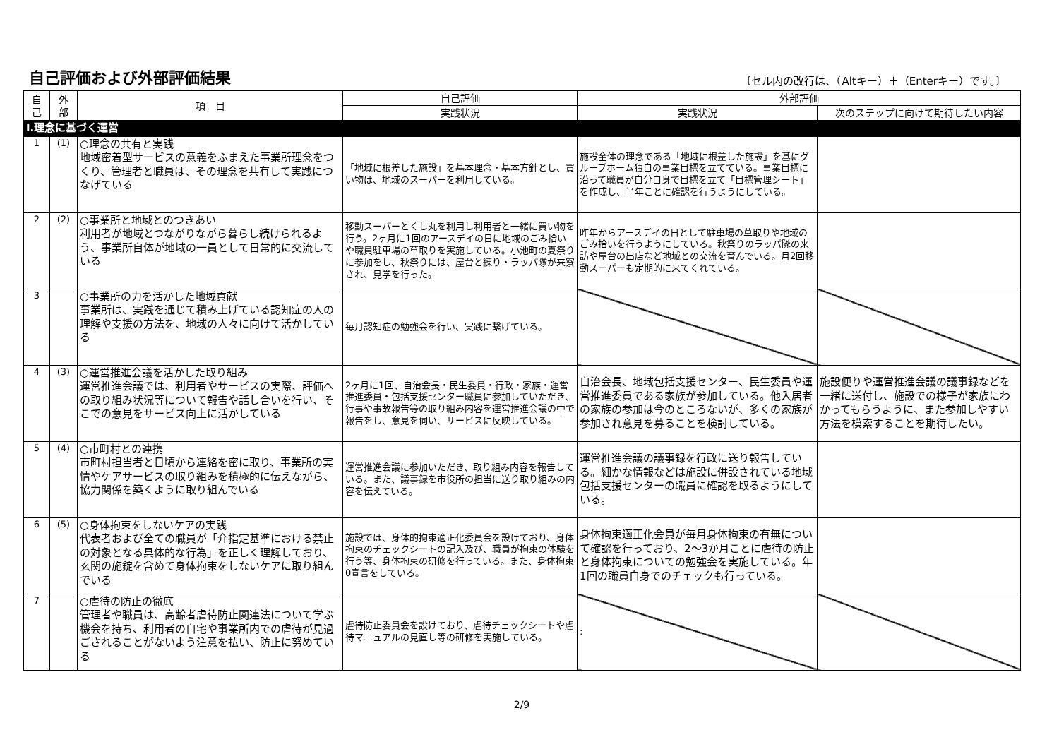自己評価および外部評価結果
〔セル内の改行は、（Altキー）＋（Enterキー）です。〕
| 自 己 | 外 部 | 項 目 | 自己評価 | 外部評価 | |
| --- | --- | --- | --- | --- | --- |
| | | | 実践状況 | 実践状況 | 次のステップに向けて期待したい内容 |
| Ⅰ.理念に基づく運営 | | | | | |
| 1 | (1) | ○理念の共有と実践 地域密着型サービスの意義をふまえた事業所理念をつくり、管理者と職員は、その理念を共有して実践につなげている | 「地域に根差した施設」を基本理念・基本方針とし、買い物は、地域のスーパーを利用している。 | 施設全体の理念である「地域に根差した施設」を基にグループホーム独自の事業目標を立てている。事業目標に沿って職員が自分自身で目標を立て「目標管理シート」を作成し、半年ことに確認を行うようにしている。 | |
| 2 | (2) | ○事業所と地域とのつきあい 利用者が地域とつながりながら暮らし続けられるよう、事業所自体が地域の一員として日常的に交流している | 移動スーパーとくし丸を利用し利用者と一緒に買い物を行う。2ヶ月に1回のアースデイの日に地域のごみ拾いや職員駐車場の草取りを実施している。小池町の夏祭りに参加をし、秋祭りには、屋台と練り・ラッパ隊が来寮され、見学を行った。 | 昨年からアースデイの日として駐車場の草取りや地域のごみ拾いを行うようにしている。秋祭りのラッパ隊の来訪や屋台の出店など地域との交流を育んでいる。月2回移動スーパーも定期的に来てくれている。 | |
| 3 | | ○事業所の力を活かした地域貢献 事業所は、実践を通じて積み上げている認知症の人の理解や支援の方法を、地域の人々に向けて活かしている | 毎月認知症の勉強会を行い、実践に繋げている。 | | |
| 4 | (3) | ○運営推進会議を活かした取り組み 運営推進会議では、利用者やサービスの実際、評価への取り組み状況等について報告や話し合いを行い、そこでの意見をサービス向上に活かしている | 2ヶ月に1回、自治会長・民生委員・行政・家族・運営推進委員・包括支援センター職員に参加していただき、行事や事故報告等の取り組み内容を運営推進会議の中で報告をし、意見を伺い、サービスに反映している。 | 自治会長、地域包括支援センター、民生委員や運営推進委員である家族が参加している。他入居者の家族の参加は今のところないが、多くの家族が参加され意見を募ることを検討している。 | 施設便りや運営推進会議の議事録などを一緒に送付し、施設での様子が家族にわかってもらうように、また参加しやすい方法を模索することを期待したい。 |
| 5 | (4) | ○市町村との連携 市町村担当者と日頃から連絡を密に取り、事業所の実情やケアサービスの取り組みを積極的に伝えながら、協力関係を築くように取り組んでいる | 運営推進会議に参加いただき、取り組み内容を報告している。また、議事録を市役所の担当に送り取り組みの内容を伝えている。 | 運営推進会議の議事録を行政に送り報告している。細かな情報などは施設に併設されている地域包括支援センターの職員に確認を取るようにしている。 | |
| 6 | (5) | ○身体拘束をしないケアの実践 代表者および全ての職員が「介指定基準における禁止の対象となる具体的な行為」を正しく理解しており、玄関の施錠を含めて身体拘束をしないケアに取り組んでいる | 施設では、身体的拘束適正化委員会を設けており、身体拘束のチェックシートの記入及び、職員が拘束の体験を行う等、身体拘束の研修を行っている。また、身体拘束0宣言をしている。 | 身体拘束適正化会員が毎月身体拘束の有無について確認を行っており、2～3か月ことに虐待の防止と身体拘束についての勉強会を実施している。年1回の職員自身でのチェックも行っている。 | |
| 7 | | ○虐待の防止の徹底 管理者や職員は、高齢者虐待防止関連法について学ぶ機会を持ち、利用者の自宅や事業所内での虐待が見過ごされることがないよう注意を払い、防止に努めている | 虐待防止委員会を設けており、虐待チェックシートや虐待マニュアルの見直し等の研修を実施している。 | : | |
2/9